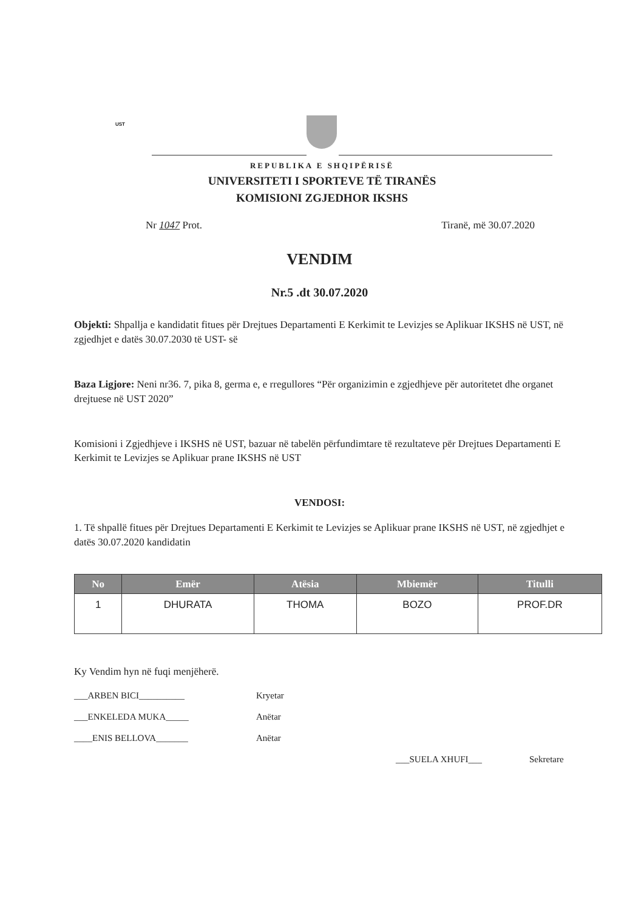UST
REPUBLIKA E SHQIPËRISË
UNIVERSITETI I SPORTEVE TË TIRANËS
KOMISIONI ZGJEDHOR IKSHS
Nr 1047 Prot. Tiranë, më 30.07.2020
VENDIM
Nr.5 .dt 30.07.2020
Objekti: Shpallja e kandidatit fitues për Drejtues Departamenti E Kerkimit te Levizjes se Aplikuar IKSHS në UST, në zgjedhjet e datës 30.07.2030 të UST- së
Baza Ligjore: Neni nr36. 7, pika 8, germa e, e rregullores “Për organizimin e zgjedhjeve për autoritetet dhe organet drejtuese në UST 2020”
Komisioni i Zgjedhjeve i IKSHS në UST, bazuar në tabelën përfundimtare të rezultateve për Drejtues Departamenti E Kerkimit te Levizjes se Aplikuar prane IKSHS në UST
VENDOSI:
1. Të shpallë fitues për Drejtues Departamenti E Kerkimit te Levizjes se Aplikuar prane IKSHS në UST, në zgjedhjet e datës 30.07.2020 kandidatin
| No | Emër | Atësia | Mbiemër | Titulli |
| --- | --- | --- | --- | --- |
| 1 | DHURATA | THOMA | BOZO | PROF.DR |
Ky Vendim hyn në fuqi menjëherë.
___ARBEN BICI__________ Kryetar
___ENKELEDA MUKA_____ Anëtar
____ENIS BELLOVA_______ Anëtar
___SUELA XHUFI___ Sekretare